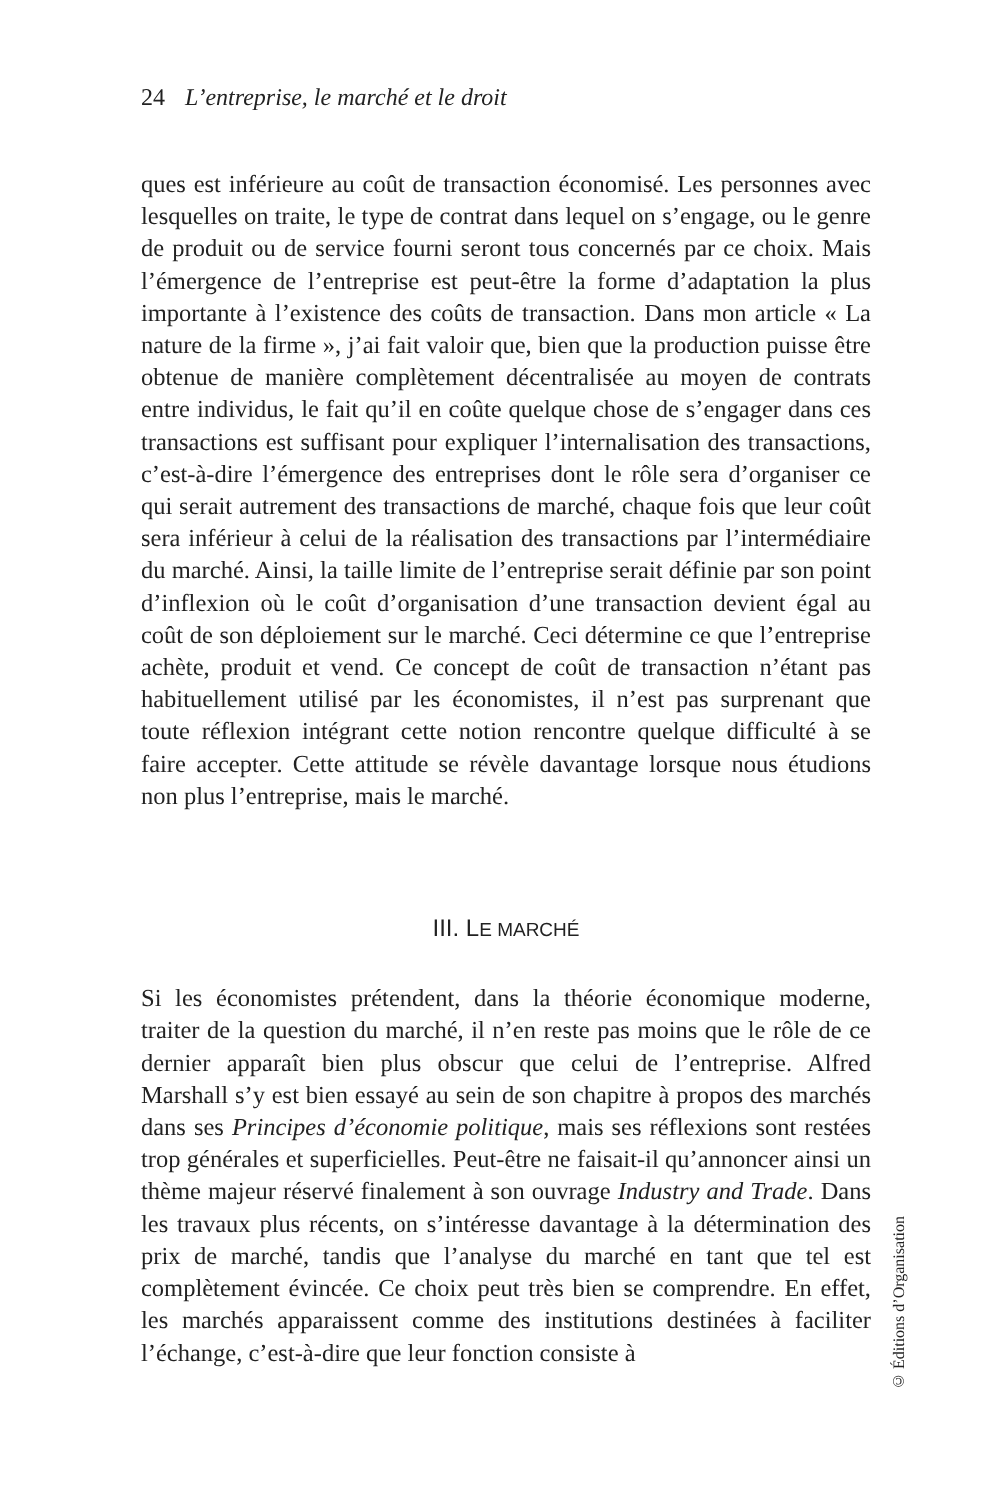24 L’entreprise, le marché et le droit
ques est inférieure au coût de transaction économisé. Les personnes avec lesquelles on traite, le type de contrat dans lequel on s’engage, ou le genre de produit ou de service fourni seront tous concernés par ce choix. Mais l’émergence de l’entreprise est peut-être la forme d’adaptation la plus importante à l’existence des coûts de transaction. Dans mon article « La nature de la firme », j’ai fait valoir que, bien que la production puisse être obtenue de manière complètement décentralisée au moyen de contrats entre individus, le fait qu’il en coûte quelque chose de s’engager dans ces transactions est suffisant pour expliquer l’internalisation des transactions, c’est-à-dire l’émergence des entreprises dont le rôle sera d’organiser ce qui serait autrement des transactions de marché, chaque fois que leur coût sera inférieur à celui de la réalisation des transactions par l’intermédiaire du marché. Ainsi, la taille limite de l’entreprise serait définie par son point d’inflexion où le coût d’organisation d’une transaction devient égal au coût de son déploiement sur le marché. Ceci détermine ce que l’entreprise achète, produit et vend. Ce concept de coût de transaction n’étant pas habituellement utilisé par les économistes, il n’est pas surprenant que toute réflexion intégrant cette notion rencontre quelque difficulté à se faire accepter. Cette attitude se révèle davantage lorsque nous étudions non plus l’entreprise, mais le marché.
III. LE MARCHÉ
Si les économistes prétendent, dans la théorie économique moderne, traiter de la question du marché, il n’en reste pas moins que le rôle de ce dernier apparaît bien plus obscur que celui de l’entreprise. Alfred Marshall s’y est bien essayé au sein de son chapitre à propos des marchés dans ses Principes d’économie politique, mais ses réflexions sont restées trop générales et superficielles. Peut-être ne faisait-il qu’annoncer ainsi un thème majeur réservé finalement à son ouvrage Industry and Trade. Dans les travaux plus récents, on s’intéresse davantage à la détermination des prix de marché, tandis que l’analyse du marché en tant que tel est complètement évincée. Ce choix peut très bien se comprendre. En effet, les marchés apparaissent comme des institutions destinées à faciliter l’échange, c’est-à-dire que leur fonction consiste à
© Éditions d’Organisation